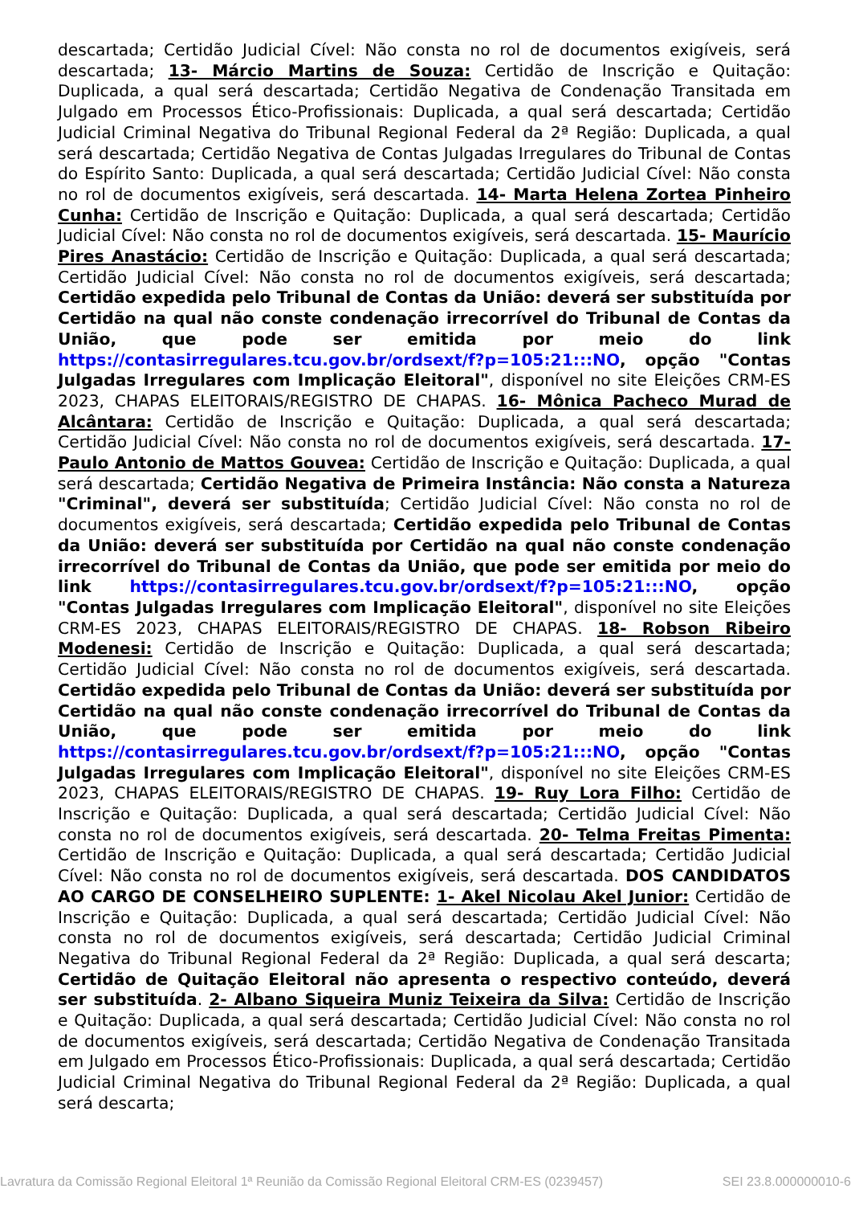descartada; Certidão Judicial Cível: Não consta no rol de documentos exigíveis, será descartada; 13- Márcio Martins de Souza: Certidão de Inscrição e Quitação: Duplicada, a qual será descartada; Certidão Negativa de Condenação Transitada em Julgado em Processos Ético-Profissionais: Duplicada, a qual será descartada; Certidão Judicial Criminal Negativa do Tribunal Regional Federal da 2ª Região: Duplicada, a qual será descartada; Certidão Negativa de Contas Julgadas Irregulares do Tribunal de Contas do Espírito Santo: Duplicada, a qual será descartada; Certidão Judicial Cível: Não consta no rol de documentos exigíveis, será descartada. 14- Marta Helena Zortea Pinheiro Cunha: Certidão de Inscrição e Quitação: Duplicada, a qual será descartada; Certidão Judicial Cível: Não consta no rol de documentos exigíveis, será descartada. 15- Maurício Pires Anastácio: Certidão de Inscrição e Quitação: Duplicada, a qual será descartada; Certidão Judicial Cível: Não consta no rol de documentos exigíveis, será descartada; Certidão expedida pelo Tribunal de Contas da União: deverá ser substituída por Certidão na qual não conste condenação irrecorrível do Tribunal de Contas da União, que pode ser emitida por meio do link https://contasirregulares.tcu.gov.br/ordsext/f?p=105:21:::NO, opção "Contas Julgadas Irregulares com Implicação Eleitoral", disponível no site Eleições CRM-ES 2023, CHAPAS ELEITORAIS/REGISTRO DE CHAPAS. 16- Mônica Pacheco Murad de Alcântara: Certidão de Inscrição e Quitação: Duplicada, a qual será descartada; Certidão Judicial Cível: Não consta no rol de documentos exigíveis, será descartada. 17- Paulo Antonio de Mattos Gouvea: Certidão de Inscrição e Quitação: Duplicada, a qual será descartada; Certidão Negativa de Primeira Instância: Não consta a Natureza "Criminal", deverá ser substituída; Certidão Judicial Cível: Não consta no rol de documentos exigíveis, será descartada; Certidão expedida pelo Tribunal de Contas da União: deverá ser substituída por Certidão na qual não conste condenação irrecorrível do Tribunal de Contas da União, que pode ser emitida por meio do link https://contasirregulares.tcu.gov.br/ordsext/f?p=105:21:::NO, opção "Contas Julgadas Irregulares com Implicação Eleitoral", disponível no site Eleições CRM-ES 2023, CHAPAS ELEITORAIS/REGISTRO DE CHAPAS. 18- Robson Ribeiro Modenesi: Certidão de Inscrição e Quitação: Duplicada, a qual será descartada; Certidão Judicial Cível: Não consta no rol de documentos exigíveis, será descartada. Certidão expedida pelo Tribunal de Contas da União: deverá ser substituída por Certidão na qual não conste condenação irrecorrível do Tribunal de Contas da União, que pode ser emitida por meio do link https://contasirregulares.tcu.gov.br/ordsext/f?p=105:21:::NO, opção "Contas Julgadas Irregulares com Implicação Eleitoral", disponível no site Eleições CRM-ES 2023, CHAPAS ELEITORAIS/REGISTRO DE CHAPAS. 19- Ruy Lora Filho: Certidão de Inscrição e Quitação: Duplicada, a qual será descartada; Certidão Judicial Cível: Não consta no rol de documentos exigíveis, será descartada. 20- Telma Freitas Pimenta: Certidão de Inscrição e Quitação: Duplicada, a qual será descartada; Certidão Judicial Cível: Não consta no rol de documentos exigíveis, será descartada. DOS CANDIDATOS AO CARGO DE CONSELHEIRO SUPLENTE: 1- Akel Nicolau Akel Junior: Certidão de Inscrição e Quitação: Duplicada, a qual será descartada; Certidão Judicial Cível: Não consta no rol de documentos exigíveis, será descartada; Certidão Judicial Criminal Negativa do Tribunal Regional Federal da 2ª Região: Duplicada, a qual será descarta; Certidão de Quitação Eleitoral não apresenta o respectivo conteúdo, deverá ser substituída. 2- Albano Siqueira Muniz Teixeira da Silva: Certidão de Inscrição e Quitação: Duplicada, a qual será descartada; Certidão Judicial Cível: Não consta no rol de documentos exigíveis, será descartada; Certidão Negativa de Condenação Transitada em Julgado em Processos Ético-Profissionais: Duplicada, a qual será descartada; Certidão Judicial Criminal Negativa do Tribunal Regional Federal da 2ª Região: Duplicada, a qual será descarta;
Lavratura da Comissão Regional Eleitoral 1ª Reunião da Comissão Regional Eleitoral CRM-ES (0239457) SEI 23.8.000000010-6